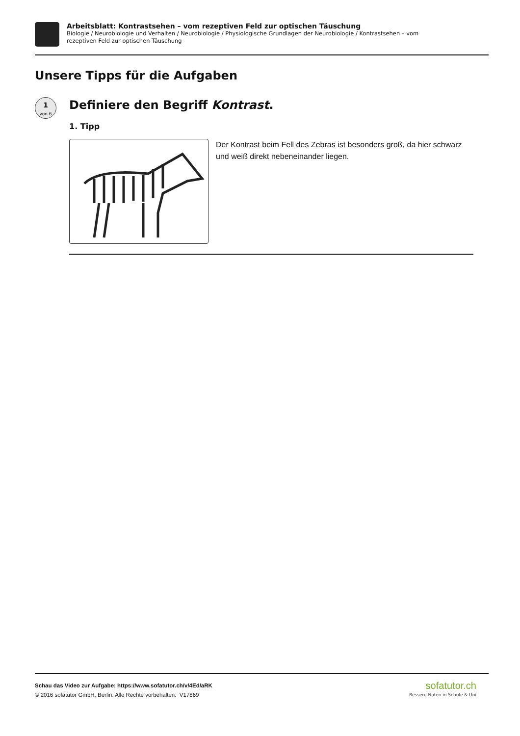Arbeitsblatt: Kontrastsehen – vom rezeptiven Feld zur optischen Täuschung
Biologie / Neurobiologie und Verhalten / Neurobiologie / Physiologische Grundlagen der Neurobiologie / Kontrastsehen – vom
rezeptiven Feld zur optischen Täuschung
Unsere Tipps für die Aufgaben
1
von 6
Definiere den Begriff Kontrast.
1. Tipp
Der Kontrast beim Fell des Zebras ist besonders groß, da hier schwarz und weiß direkt nebeneinander liegen.
Schau das Video zur Aufgabe: https://www.sofatutor.ch/v/4Ed/aRK
© 2016 sofatutor GmbH, Berlin. Alle Rechte vorbehalten. V17869
sofatutor.ch
Bessere Noten in Schule & Uni